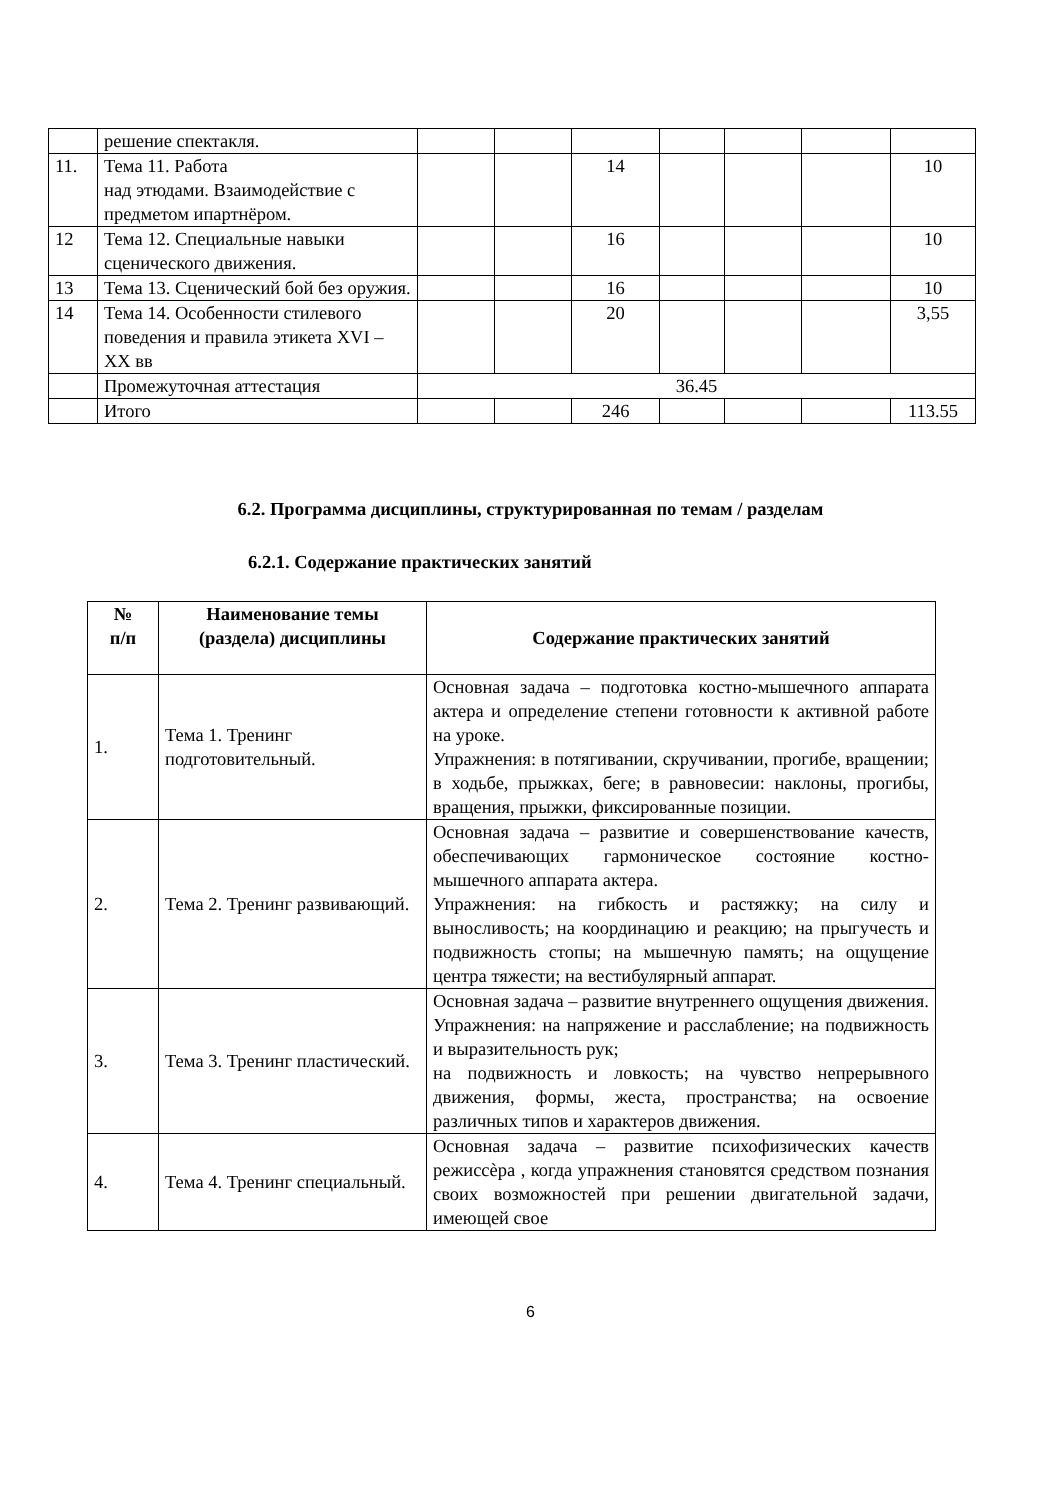| | решение спектакля. | | | | | | | |
| 11. | Тема 11. Работа над этюдами. Взаимодействие с предметом ипартнёром. | | | 14 | | | | 10 |
| 12 | Тема 12. Специальные навыки сценического движения. | | | 16 | | | | 10 |
| 13 | Тема 13. Сценический бой без оружия. | | | 16 | | | | 10 |
| 14 | Тема 14. Особенности стилевого поведения и правила этикета XVI – XX вв | | | 20 | | | | 3,55 |
| | Промежуточная аттестация | 36.45 | | | | | | |
| | Итого | | | 246 | | | | 113.55 |
6.2. Программа дисциплины, структурированная по темам / разделам
6.2.1. Содержание практических занятий
| № п/п | Наименование темы (раздела) дисциплины | Содержание практических занятий |
| --- | --- | --- |
| 1. | Тема 1. Тренинг подготовительный. | Основная задача – подготовка костно-мышечного аппарата актера и определение степени готовности к активной работе на уроке. Упражнения: в потягивании, скручивании, прогибе, вращении; в ходьбе, прыжках, беге; в равновесии: наклоны, прогибы, вращения, прыжки, фиксированные позиции. |
| 2. | Тема 2. Тренинг развивающий. | Основная задача – развитие и совершенствование качеств, обеспечивающих гармоническое состояние костно-мышечного аппарата актера. Упражнения: на гибкость и растяжку; на силу и выносливость; на координацию и реакцию; на прыгучесть и подвижность стопы; на мышечную память; на ощущение центра тяжести; на вестибулярный аппарат. |
| 3. | Тема 3. Тренинг пластический. | Основная задача – развитие внутреннего ощущения движения. Упражнения: на напряжение и расслабление; на подвижность и выразительность рук; на подвижность и ловкость; на чувство непрерывного движения, формы, жеста, пространства; на освоение различных типов и характеров движения. |
| 4. | Тема 4. Тренинг специальный. | Основная задача – развитие психофизических качеств режиссѐра , когда упражнения становятся средством познания своих возможностей при решении двигательной задачи, имеющей свое |
6